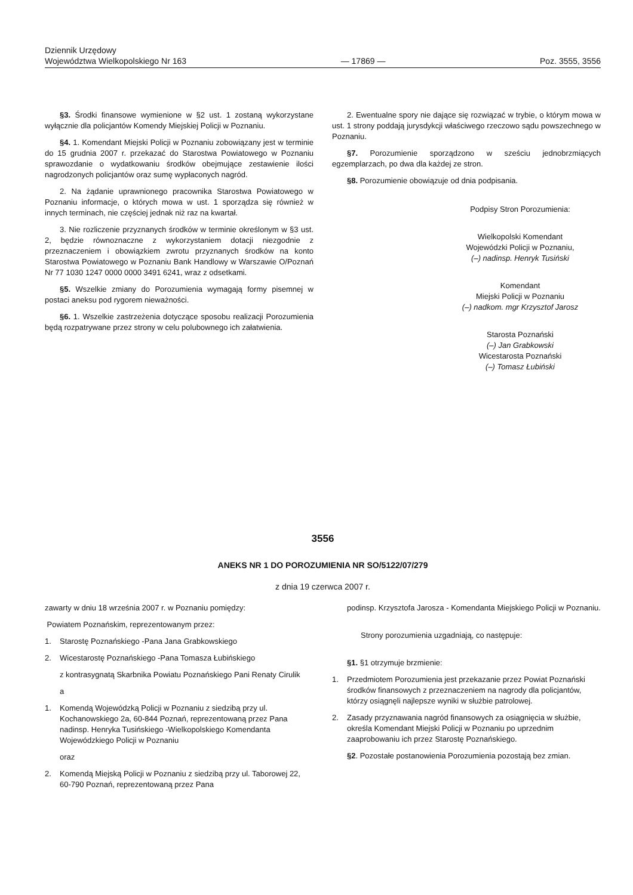Dziennik Urzędowy
Województwa Wielkopolskiego Nr 163
— 17869 —
Poz. 3555, 3556
§3. Środki finansowe wymienione w §2 ust. 1 zostaną wykorzystane wyłącznie dla policjantów Komendy Miejskiej Policji w Poznaniu.
§4. 1. Komendant Miejski Policji w Poznaniu zobowiązany jest w terminie do 15 grudnia 2007 r. przekazać do Starostwa Powiatowego w Poznaniu sprawozdanie o wydatkowaniu środków obejmujące zestawienie ilości nagrodzonych policjantów oraz sumę wypłaconych nagród.
2. Na żądanie uprawnionego pracownika Starostwa Powiatowego w Poznaniu informacje, o których mowa w ust. 1 sporządza się również w innych terminach, nie częściej jednak niż raz na kwartał.
3. Nie rozliczenie przyznanych środków w terminie określonym w §3 ust. 2, będzie równoznaczne z wykorzystaniem dotacji niezgodnie z przeznaczeniem i obowiązkiem zwrotu przyznanych środków na konto Starostwa Powiatowego w Poznaniu Bank Handlowy w Warszawie O/Poznań Nr 77 1030 1247 0000 0000 3491 6241, wraz z odsetkami.
§5. Wszelkie zmiany do Porozumienia wymagają formy pisemnej w postaci aneksu pod rygorem nieważności.
§6. 1. Wszelkie zastrzeżenia dotyczące sposobu realizacji Porozumienia będą rozpatrywane przez strony w celu polubownego ich załatwienia.
2. Ewentualne spory nie dające się rozwiązać w trybie, o którym mowa w ust. 1 strony poddają jurysdykcji właściwego rzeczowo sądu powszechnego w Poznaniu.
§7. Porozumienie sporządzono w sześciu jednobrzmiących egzemplarzach, po dwa dla każdej ze stron.
§8. Porozumienie obowiązuje od dnia podpisania.
Podpisy Stron Porozumienia:
Wielkopolski Komendant
Wojewódzki Policji w Poznaniu,
(–) nadinsp. Henryk Tusiński
Komendant
Miejski Policji w Poznaniu
(–) nadkom. mgr Krzysztof Jarosz
Starosta Poznański
(–) Jan Grabkowski
Wicestarosta Poznański
(–) Tomasz Łubiński
3556
ANEKS NR 1 DO POROZUMIENIA NR SO/5122/07/279
z dnia 19 czerwca 2007 r.
zawarty w dniu 18 września 2007 r. w Poznaniu pomiędzy:
Powiatem Poznańskim, reprezentowanym przez:
1. Starostę Poznańskiego -Pana Jana Grabkowskiego
2. Wicestarostę Poznańskiego -Pana Tomasza Łubińskiego
z kontrasygnatą Skarbnika Powiatu Poznańskiego Pani Renaty Cirulik
a
1. Komendą Wojewódzką Policji w Poznaniu z siedzibą przy ul. Kochanowskiego 2a, 60-844 Poznań, reprezentowaną przez Pana nadinsp. Henryka Tusińskiego -Wielkopolskiego Komendanta Wojewódzkiego Policji w Poznaniu
oraz
2. Komendą Miejską Policji w Poznaniu z siedzibą przy ul. Taborowej 22, 60-790 Poznań, reprezentowaną przez Pana
podinsp. Krzysztofa Jarosza - Komendanta Miejskiego Policji w Poznaniu.
Strony porozumienia uzgadniają, co następuje:
§1. §1 otrzymuje brzmienie:
1. Przedmiotem Porozumienia jest przekazanie przez Powiat Poznański środków finansowych z przeznaczeniem na nagrody dla policjantów, którzy osiągnęli najlepsze wyniki w służbie patrolowej.
2. Zasady przyznawania nagród finansowych za osiągnięcia w służbie, określa Komendant Miejski Policji w Poznaniu po uprzednim zaaprobowaniu ich przez Starostę Poznańskiego.
§2. Pozostałe postanowienia Porozumienia pozostają bez zmian.